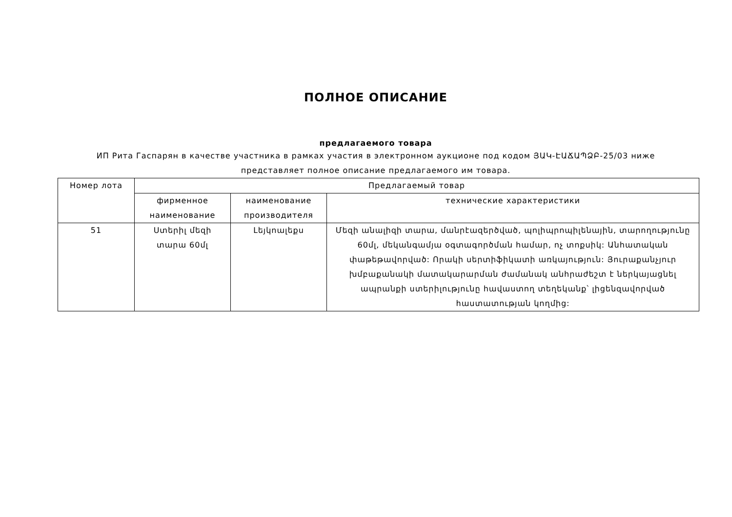ПОЛНОЕ ОПИСАНИЕ
предлагаемого товара
ИП Рита Гаспарян в качестве участника в рамках участия в электронном аукционе под кодом ՅԱԿ-ԷԱՃԱՊՁԲ-25/03 ниже представляет полное описание предлагаемого им товара.
| Номер лота | Предлагаемый товар | | |
| --- | --- | --- | --- |
| | фирменное наименование | наименование производителя | технические характеристики |
| 51 | Ստերիլ մեզի տարա 60մլ | Լեյկոալեքս | Մեզի անալիզի տարա, մանրէազերծված, պոլիպրոպիլենային, տարողությունը 60մլ, մեկանգամյա օգտագործման համար, ոչ տոքսիկ: Անհատական փաթեթավորված: Որակի սերտիֆիկատի առկայություն: Յուրաքանչյուր խմբաքանակի մատակարարման ժամանակ անհրաժեշտ է ներկայացնել ապրանքի ստերիլությունը հավաստող տեղեկանք՝ լիցենզավորված հաստատության կողմից: |